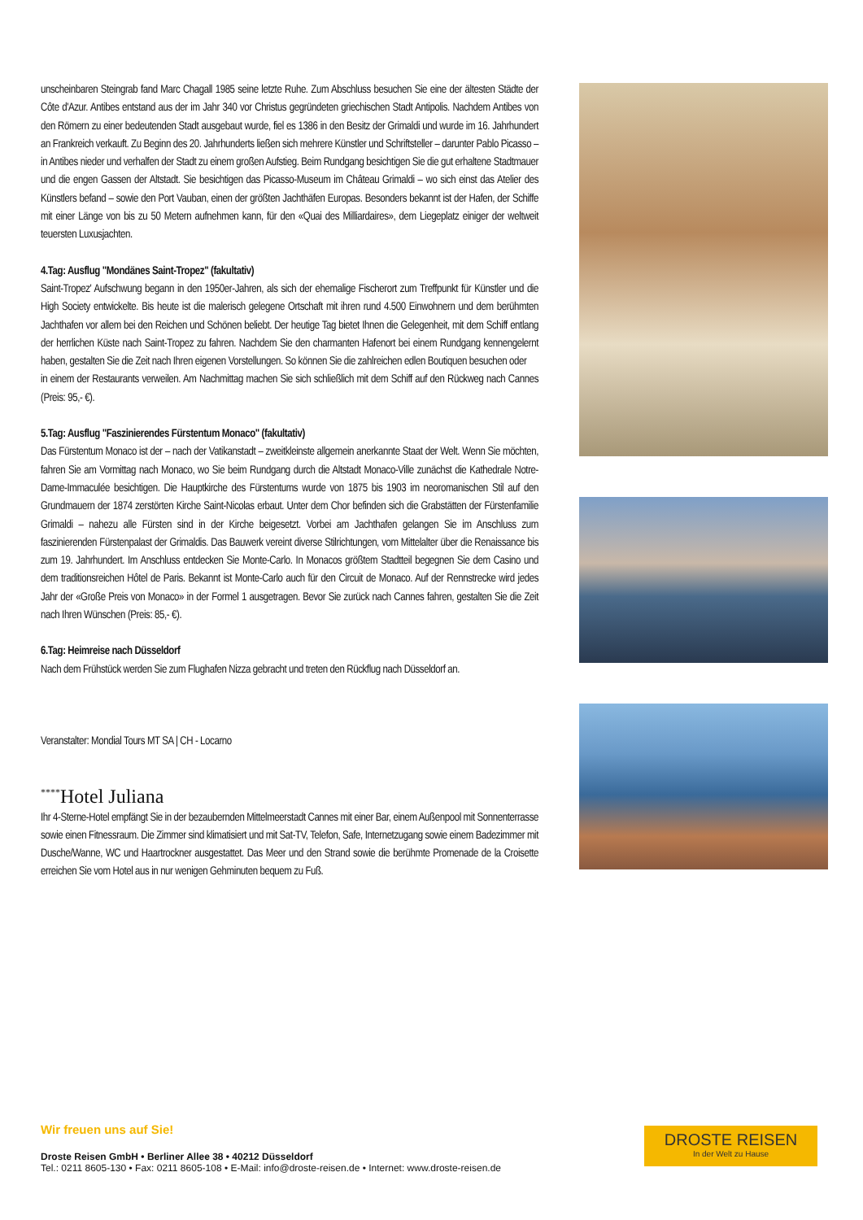unscheinbaren Steingrab fand Marc Chagall 1985 seine letzte Ruhe. Zum Abschluss besuchen Sie eine der ältesten Städte der Côte d'Azur. Antibes entstand aus der im Jahr 340 vor Christus gegründeten griechischen Stadt Antipolis. Nachdem Antibes von den Römern zu einer bedeutenden Stadt ausgebaut wurde, fiel es 1386 in den Besitz der Grimaldi und wurde im 16. Jahrhundert an Frankreich verkauft. Zu Beginn des 20. Jahrhunderts ließen sich mehrere Künstler und Schriftsteller – darunter Pablo Picasso – in Antibes nieder und verhalfen der Stadt zu einem großen Aufstieg. Beim Rundgang besichtigen Sie die gut erhaltene Stadtmauer und die engen Gassen der Altstadt. Sie besichtigen das Picasso-Museum im Château Grimaldi – wo sich einst das Atelier des Künstlers befand – sowie den Port Vauban, einen der größten Jachthäfen Europas. Besonders bekannt ist der Hafen, der Schiffe mit einer Länge von bis zu 50 Metern aufnehmen kann, für den «Quai des Milliardaires», dem Liegeplatz einiger der weltweit teuersten Luxusjachten.
4.Tag: Ausflug "Mondänes Saint-Tropez" (fakultativ)
Saint-Tropez' Aufschwung begann in den 1950er-Jahren, als sich der ehemalige Fischerort zum Treffpunkt für Künstler und die High Society entwickelte. Bis heute ist die malerisch gelegene Ortschaft mit ihren rund 4.500 Einwohnern und dem berühmten Jachthafen vor allem bei den Reichen und Schönen beliebt. Der heutige Tag bietet Ihnen die Gelegenheit, mit dem Schiff entlang der herrlichen Küste nach Saint-Tropez zu fahren. Nachdem Sie den charmanten Hafenort bei einem Rundgang kennengelernt haben, gestalten Sie die Zeit nach Ihren eigenen Vorstellungen. So können Sie die zahlreichen edlen Boutiquen besuchen oder
in einem der Restaurants verweilen. Am Nachmittag machen Sie sich schließlich mit dem Schiff auf den Rückweg nach Cannes (Preis: 95,- €).
5.Tag: Ausflug "Faszinierendes Fürstentum Monaco" (fakultativ)
Das Fürstentum Monaco ist der – nach der Vatikanstadt – zweitkleinste allgemein anerkannte Staat der Welt. Wenn Sie möchten, fahren Sie am Vormittag nach Monaco, wo Sie beim Rundgang durch die Altstadt Monaco-Ville zunächst die Kathedrale Notre-Dame-Immaculée besichtigen. Die Hauptkirche des Fürstentums wurde von 1875 bis 1903 im neoromanischen Stil auf den Grundmauern der 1874 zerstörten Kirche Saint-Nicolas erbaut. Unter dem Chor befinden sich die Grabstätten der Fürstenfamilie Grimaldi – nahezu alle Fürsten sind in der Kirche beigesetzt. Vorbei am Jachthafen gelangen Sie im Anschluss zum faszinierenden Fürstenpalast der Grimaldis. Das Bauwerk vereint diverse Stilrichtungen, vom Mittelalter über die Renaissance bis zum 19. Jahrhundert. Im Anschluss entdecken Sie Monte-Carlo. In Monacos größtem Stadtteil begegnen Sie dem Casino und dem traditionsreichen Hôtel de Paris. Bekannt ist Monte-Carlo auch für den Circuit de Monaco. Auf der Rennstrecke wird jedes Jahr der «Große Preis von Monaco» in der Formel 1 ausgetragen. Bevor Sie zurück nach Cannes fahren, gestalten Sie die Zeit nach Ihren Wünschen (Preis: 85,- €).
6.Tag: Heimreise nach Düsseldorf
Nach dem Frühstück werden Sie zum Flughafen Nizza gebracht und treten den Rückflug nach Düsseldorf an.
Veranstalter: Mondial Tours MT SA | CH - Locarno
<sup>****</sup>Hotel Juliana
Ihr 4-Sterne-Hotel empfängt Sie in der bezaubernden Mittelmeerstadt Cannes mit einer Bar, einem Außenpool mit Sonnenterrasse sowie einen Fitnessraum. Die Zimmer sind klimatisiert und mit Sat-TV, Telefon, Safe, Internetzugang sowie einem Badezimmer mit Dusche/Wanne, WC und Haartrockner ausgestattet. Das Meer und den Strand sowie die berühmte Promenade de la Croisette erreichen Sie vom Hotel aus in nur wenigen Gehminuten bequem zu Fuß.
Wir freuen uns auf Sie!
Droste Reisen GmbH • Berliner Allee 38 • 40212 Düsseldorf
Tel.: 0211 8605-130 • Fax: 0211 8605-108 • E-Mail: info@droste-reisen.de • Internet: www.droste-reisen.de
DROSTE REISEN
In der Welt zu Hause